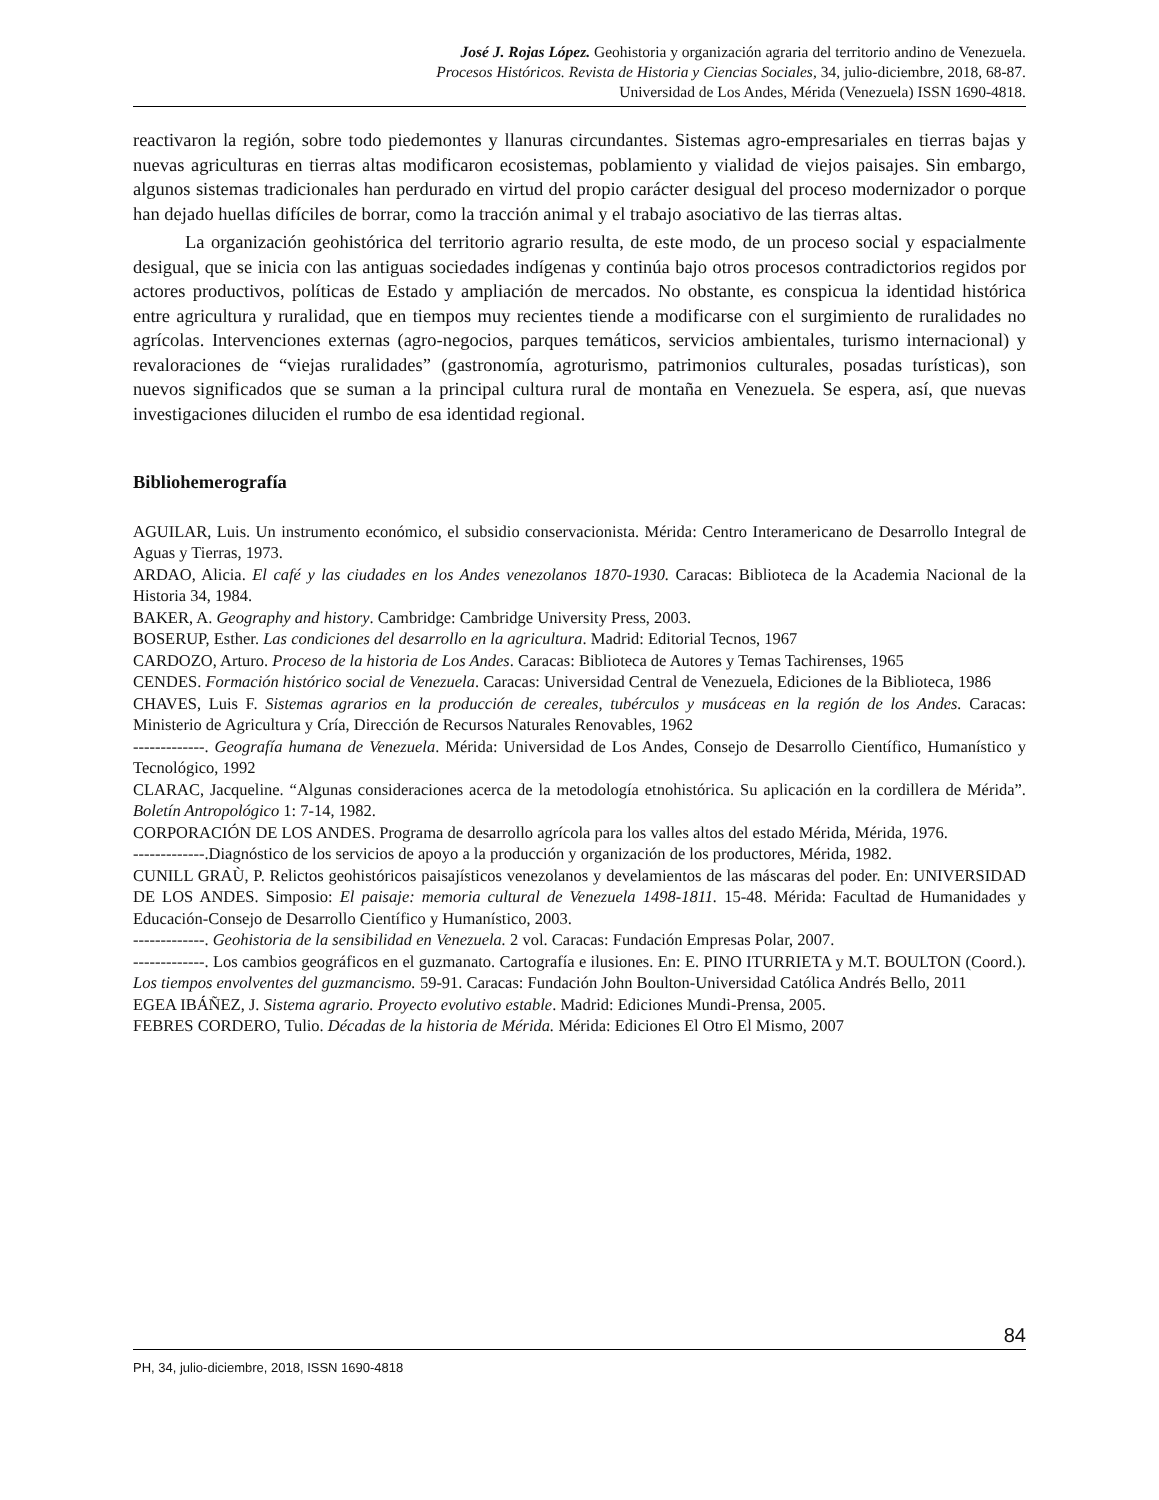José J. Rojas López. Geohistoria y organización agraria del territorio andino de Venezuela.
Procesos Históricos. Revista de Historia y Ciencias Sociales, 34, julio-diciembre, 2018, 68-87.
Universidad de Los Andes, Mérida (Venezuela) ISSN 1690-4818.
reactivaron la región, sobre todo piedemontes y llanuras circundantes. Sistemas agro-empresariales en tierras bajas y nuevas agriculturas en tierras altas modificaron ecosistemas, poblamiento y vialidad de viejos paisajes. Sin embargo, algunos sistemas tradicionales han perdurado en virtud del propio carácter desigual del proceso modernizador o porque han dejado huellas difíciles de borrar, como la tracción animal y el trabajo asociativo de las tierras altas.
La organización geohistórica del territorio agrario resulta, de este modo, de un proceso social y espacialmente desigual, que se inicia con las antiguas sociedades indígenas y continúa bajo otros procesos contradictorios regidos por actores productivos, políticas de Estado y ampliación de mercados. No obstante, es conspicua la identidad histórica entre agricultura y ruralidad, que en tiempos muy recientes tiende a modificarse con el surgimiento de ruralidades no agrícolas. Intervenciones externas (agro-negocios, parques temáticos, servicios ambientales, turismo internacional) y revaloraciones de “viejas ruralidades” (gastronomía, agroturismo, patrimonios culturales, posadas turísticas), son nuevos significados que se suman a la principal cultura rural de montaña en Venezuela. Se espera, así, que nuevas investigaciones diluciden el rumbo de esa identidad regional.
Bibliohemerografía
AGUILAR, Luis. Un instrumento económico, el subsidio conservacionista. Mérida: Centro Interamericano de Desarrollo Integral de Aguas y Tierras, 1973.
ARDAO, Alicia. El café y las ciudades en los Andes venezolanos 1870-1930. Caracas: Biblioteca de la Academia Nacional de la Historia 34, 1984.
BAKER, A. Geography and history. Cambridge: Cambridge University Press, 2003.
BOSERUP, Esther. Las condiciones del desarrollo en la agricultura. Madrid: Editorial Tecnos, 1967
CARDOZO, Arturo. Proceso de la historia de Los Andes. Caracas: Biblioteca de Autores y Temas Tachirenses, 1965
CENDES. Formación histórico social de Venezuela. Caracas: Universidad Central de Venezuela, Ediciones de la Biblioteca, 1986
CHAVES, Luis F. Sistemas agrarios en la producción de cereales, tubérculos y musáceas en la región de los Andes. Caracas: Ministerio de Agricultura y Cría, Dirección de Recursos Naturales Renovables, 1962
-------------. Geografía humana de Venezuela. Mérida: Universidad de Los Andes, Consejo de Desarrollo Científico, Humanístico y Tecnológico, 1992
CLARAC, Jacqueline. “Algunas consideraciones acerca de la metodología etnohistórica. Su aplicación en la cordillera de Mérida”. Boletín Antropológico 1: 7-14, 1982.
CORPORACIÓN DE LOS ANDES. Programa de desarrollo agrícola para los valles altos del estado Mérida, Mérida, 1976.
-------------.Diagnóstico de los servicios de apoyo a la producción y organización de los productores, Mérida, 1982.
CUNILL GRAÙ, P. Relictos geohistóricos paisajísticos venezolanos y develamientos de las máscaras del poder. En: UNIVERSIDAD DE LOS ANDES. Simposio: El paisaje: memoria cultural de Venezuela 1498-1811. 15-48. Mérida: Facultad de Humanidades y Educación-Consejo de Desarrollo Científico y Humanístico, 2003.
-------------. Geohistoria de la sensibilidad en Venezuela. 2 vol. Caracas: Fundación Empresas Polar, 2007.
-------------. Los cambios geográficos en el guzmanato. Cartografía e ilusiones. En: E. PINO ITURRIETA y M.T. BOULTON (Coord.). Los tiempos envolventes del guzmancismo. 59-91. Caracas: Fundación John Boulton-Universidad Católica Andrés Bello, 2011
EGEA IBÁÑEZ, J. Sistema agrario. Proyecto evolutivo estable. Madrid: Ediciones Mundi-Prensa, 2005.
FEBRES CORDERO, Tulio. Décadas de la historia de Mérida. Mérida: Ediciones El Otro El Mismo, 2007
84
PH, 34, julio-diciembre, 2018, ISSN 1690-4818